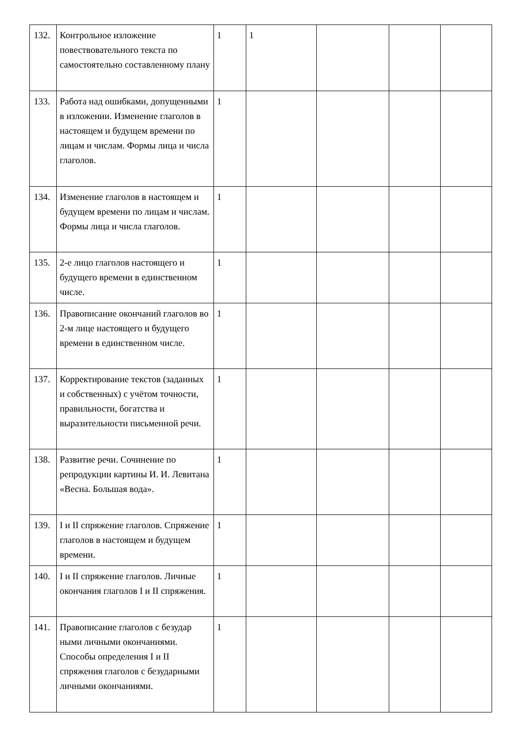| 132. | Контрольное изложение повествовательного текста по самостоятельно составленному плану | 1 | 1 | | | |
| 133. | Работа над ошибками, допущенными в изложении. Изменение глаголов в настоящем и будущем времени по лицам и числам. Формы лица и числа глаголов. | 1 | | | | |
| 134. | Изменение глаголов в настоящем и будущем времени по лицам и числам. Формы лица и числа глаголов. | 1 | | | | |
| 135. | 2-е лицо глаголов настоящего и будущего времени в единственном числе. | 1 | | | | |
| 136. | Правописание окончаний глаголов во 2-м лице настоящего и будущего времени в единственном числе. | 1 | | | | |
| 137. | Корректирование текстов (заданных и собственных) с учётом точности, правильности, богатства и выразительности письменной речи. | 1 | | | | |
| 138. | Развитие речи. Сочинение по репродукции картины И. И. Левитана «Весна. Большая вода». | 1 | | | | |
| 139. | I и II спряжение глаголов. Спряжение глаголов в настоящем и будущем времени. | 1 | | | | |
| 140. | I и II спряжение глаголов. Личные окончания глаголов I и II спряжения. | 1 | | | | |
| 141. | Правописание глаголов с безудар ными личными окончаниями. Способы определения I и II спряжения глаголов с безударными личными окончаниями. | 1 | | | | |